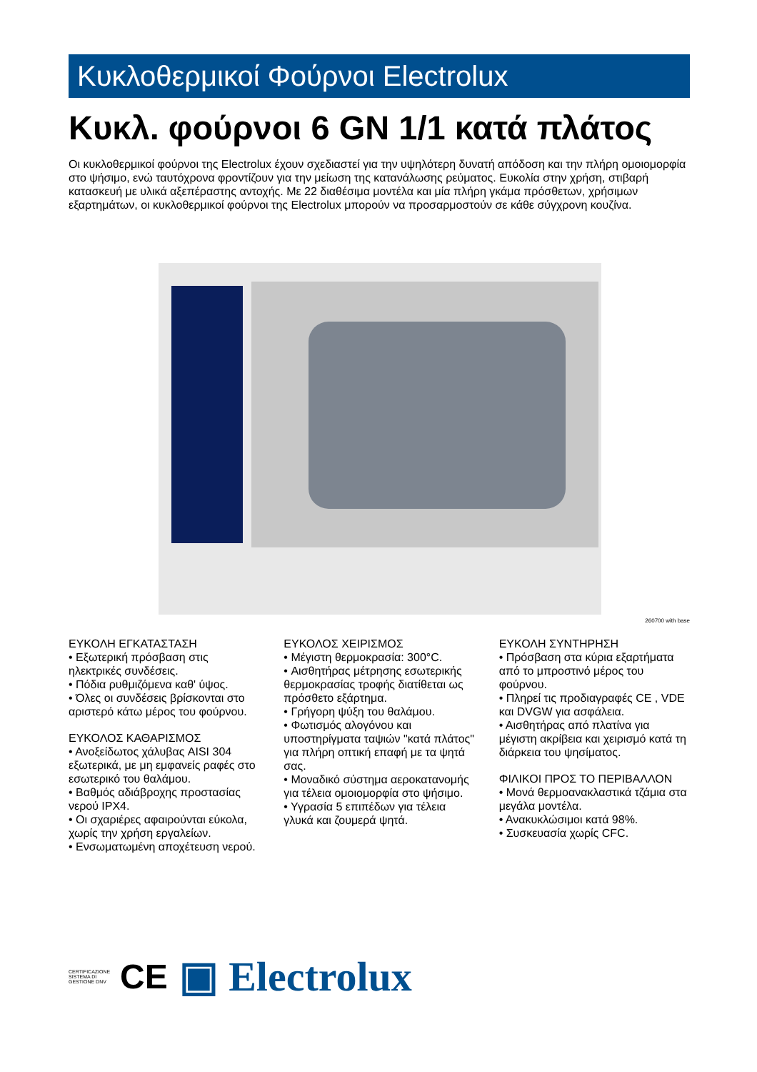Κυκλοθερμικοί Φούρνοι Electrolux
Κυκλ. φούρνοι 6 GN 1/1 κατά πλάτος
Οι κυκλοθερμικοί φούρνοι της Electrolux έχουν σχεδιαστεί για την υψηλότερη δυνατή απόδοση και την πλήρη ομοιομορφία στο ψήσιμο, ενώ ταυτόχρονα φροντίζουν για την μείωση της κατανάλωσης ρεύματος. Ευκολία στην χρήση, στιβαρή κατασκευή με υλικά αξεπέραστης αντοχής. Με 22 διαθέσιμα μοντέλα και μία πλήρη γκάμα πρόσθετων, χρήσιμων εξαρτημάτων, οι κυκλοθερμικοί φούρνοι της Electrolux μπορούν να προσαρμοστούν σε κάθε σύγχρονη κουζίνα.
260700 with base
ΕΥΚΟΛΗ ΕΓΚΑΤΑΣΤΑΣΗ
• Εξωτερική πρόσβαση στις ηλεκτρικές συνδέσεις.
• Πόδια ρυθμιζόμενα καθ' ύψος.
• Όλες οι συνδέσεις βρίσκονται στο αριστερό κάτω μέρος του φούρνου.
ΕΥΚΟΛΟΣ ΚΑΘΑΡΙΣΜΟΣ
• Ανοξείδωτος χάλυβας AISI 304 εξωτερικά, με μη εμφανείς ραφές στο εσωτερικό του θαλάμου.
• Βαθμός αδιάβροχης προστασίας νερού IPX4.
• Οι σχαριέρες αφαιρούνται εύκολα, χωρίς την χρήση εργαλείων.
• Ενσωματωμένη αποχέτευση νερού.
ΕΥΚΟΛΟΣ ΧΕΙΡΙΣΜΟΣ
• Μέγιστη θερμοκρασία: 300°C.
• Αισθητήρας μέτρησης εσωτερικής θερμοκρασίας τροφής διατίθεται ως πρόσθετο εξάρτημα.
• Γρήγορη ψύξη του θαλάμου.
• Φωτισμός αλογόνου και υποστηρίγματα ταψιών "κατά πλάτος" για πλήρη οπτική επαφή με τα ψητά σας.
• Μοναδικό σύστημα αεροκατανομής για τέλεια ομοιομορφία στο ψήσιμο.
• Υγρασία 5 επιπέδων για τέλεια γλυκά και ζουμερά ψητά.
ΕΥΚΟΛΗ ΣΥΝΤΗΡΗΣΗ
• Πρόσβαση στα κύρια εξαρτήματα από το μπροστινό μέρος του φούρνου.
• Πληρεί τις προδιαγραφές CE , VDE και DVGW για ασφάλεια.
• Αισθητήρας από πλατίνα για μέγιστη ακρίβεια και χειρισμό κατά τη διάρκεια του ψησίματος.
ΦΙΛΙΚΟΙ ΠΡΟΣ ΤΟ ΠΕΡΙΒΑΛΛΟΝ
• Μονά θερμοανακλαστικά τζάμια στα μεγάλα μοντέλα.
• Ανακυκλώσιμοι κατά 98%.
• Συσκευασία χωρίς CFC.
CERTIFICAZIONE SISTEMA DI GESTIONE DNV CE ▣ Electrolux